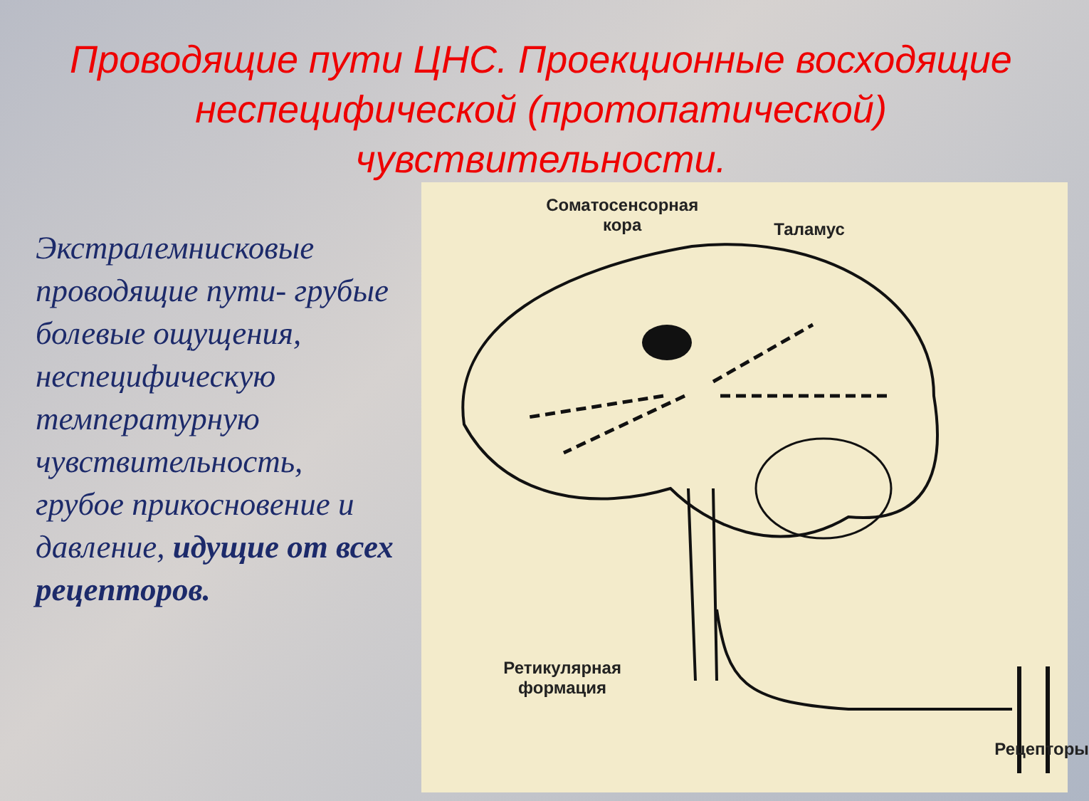Проводящие пути ЦНС. Проекционные восходящие неспецифической (протопатической) чувствительности.
Экстралемнисковые проводящие пути- грубые болевые ощущения, неспецифическую температурную чувствительность, грубое прикосновение и давление, идущие от всех рецепторов.
Соматосенсорная
кора Таламус
Ретикулярная
формация
Рецепторы